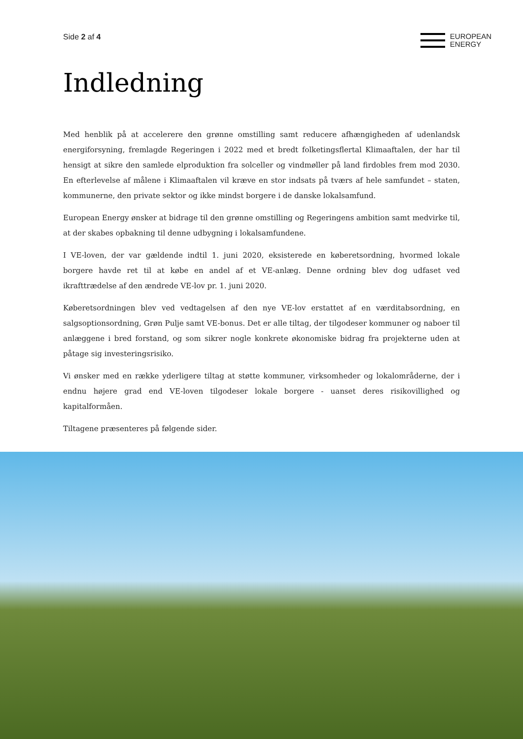Side 2 af 4
EUROPEAN
ENERGY
Indledning
Med henblik på at accelerere den grønne omstilling samt reducere afhængigheden af udenlandsk energiforsyning, fremlagde Regeringen i 2022 med et bredt folketingsflertal Klimaaftalen, der har til hensigt at sikre den samlede elproduktion fra solceller og vindmøller på land firdobles frem mod 2030. En efterlevelse af målene i Klimaaftalen vil kræve en stor indsats på tværs af hele samfundet – staten, kommunerne, den private sektor og ikke mindst borgere i de danske lokalsamfund.
European Energy ønsker at bidrage til den grønne omstilling og Regeringens ambition samt medvirke til, at der skabes opbakning til denne udbygning i lokalsamfundene.
I VE-loven, der var gældende indtil 1. juni 2020, eksisterede en køberetsordning, hvormed lokale borgere havde ret til at købe en andel af et VE-anlæg. Denne ordning blev dog udfaset ved ikrafttrædelse af den ændrede VE-lov pr. 1. juni 2020.
Køberetsordningen blev ved vedtagelsen af den nye VE-lov erstattet af en værditabsordning, en salgsoptionsordning, Grøn Pulje samt VE-bonus. Det er alle tiltag, der tilgodeser kommuner og naboer til anlæggene i bred forstand, og som sikrer nogle konkrete økonomiske bidrag fra projekterne uden at påtage sig investeringsrisiko.
Vi ønsker med en række yderligere tiltag at støtte kommuner, virksomheder og lokalområderne, der i endnu højere grad end VE-loven tilgodeser lokale borgere - uanset deres risikovillighed og kapitalformåen.
Tiltagene præsenteres på følgende sider.